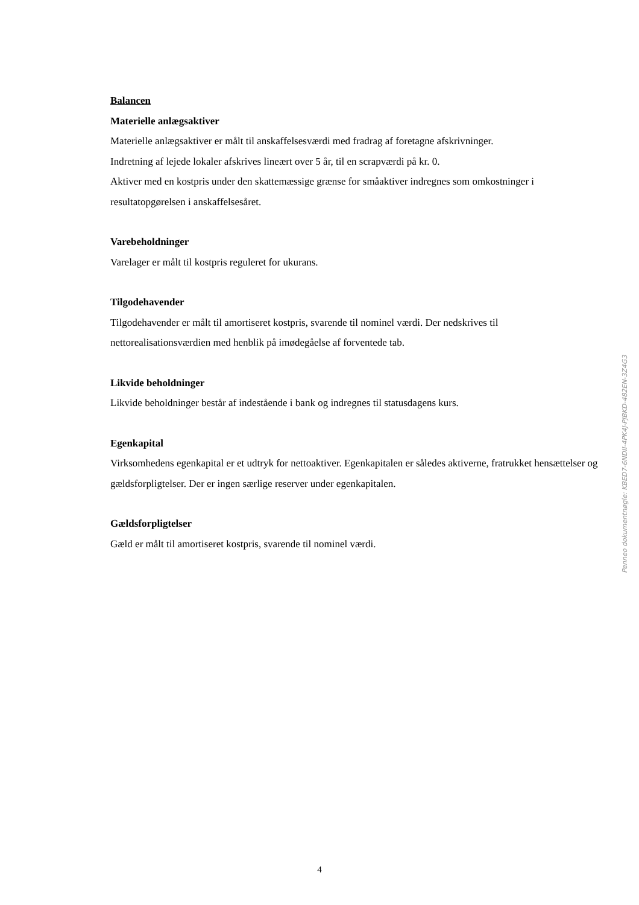Balancen
Materielle anlægsaktiver
Materielle anlægsaktiver er målt til anskaffelsesværdi med fradrag af foretagne afskrivninger.
Indretning af lejede lokaler afskrives lineært over 5 år, til en scrapværdi på kr. 0.
Aktiver med en kostpris under den skattemæssige grænse for småaktiver indregnes som omkostninger i resultatopgørelsen i anskaffelsesåret.
Varebeholdninger
Varelager er målt til kostpris reguleret for ukurans.
Tilgodehavender
Tilgodehavender er målt til amortiseret kostpris, svarende til nominel værdi. Der nedskrives til nettorealisationsværdien med henblik på imødegåelse af forventede tab.
Likvide beholdninger
Likvide beholdninger består af indestående i bank og indregnes til statusdagens kurs.
Egenkapital
Virksomhedens egenkapital er et udtryk for nettoaktiver. Egenkapitalen er således aktiverne, fratrukket hensættelser og gældsforpligtelser. Der er ingen særlige reserver under egenkapitalen.
Gældsforpligtelser
Gæld er målt til amortiseret kostpris, svarende til nominel værdi.
Penneo dokumentnøgle: KBED7-6NDII-4PK4J-PJBKD-482EN-3Z4G3
4